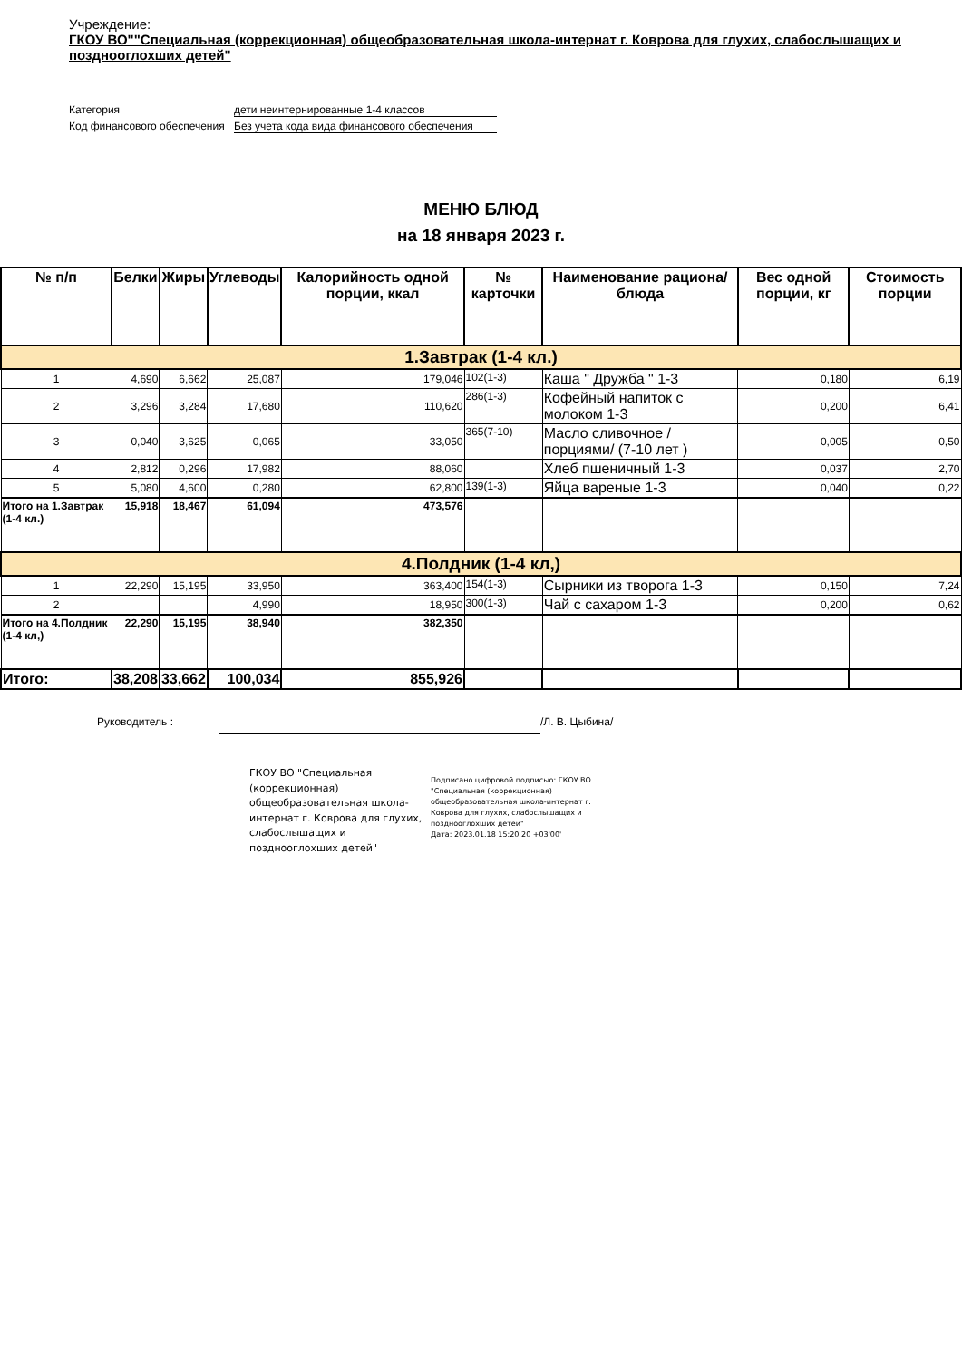Учреждение:
ГКОУ ВО""Специальная (коррекционная) общеобразовательная школа-интернат г. Коврова для глухих, слабослышащих и позднооглохших детей"
Категория
дети неинтернированные 1-4 классов
Код финансового обеспечения
Без учета кода вида финансового обеспечения
МЕНЮ БЛЮД
на 18 января 2023 г.
| № п/п | Белки | Жиры | Углеводы | Калорийность одной порции, ккал | № карточки | Наименование рациона/ блюда | Вес одной порции, кг | Стоимость порции |
| --- | --- | --- | --- | --- | --- | --- | --- | --- |
| 1.Завтрак (1-4 кл.) | | | | | | | | |
| 1 | 4,690 | 6,662 | 25,087 | 179,046 | 102(1-3) | Каша " Дружба " 1-3 | 0,180 | 6,19 |
| 2 | 3,296 | 3,284 | 17,680 | 110,620 | 286(1-3) | Кофейный напиток с молоком 1-3 | 0,200 | 6,41 |
| 3 | 0,040 | 3,625 | 0,065 | 33,050 | 365(7-10) | Масло сливочное /порциями/ (7-10 лет ) | 0,005 | 0,50 |
| 4 | 2,812 | 0,296 | 17,982 | 88,060 | | Хлеб пшеничный 1-3 | 0,037 | 2,70 |
| 5 | 5,080 | 4,600 | 0,280 | 62,800 | 139(1-3) | Яйца вареные 1-3 | 0,040 | 0,22 |
| Итого на 1.Завтрак (1-4 кл.) | 15,918 | 18,467 | 61,094 | 473,576 | | | | |
| 4.Полдник (1-4 кл,) | | | | | | | | |
| 1 | 22,290 | 15,195 | 33,950 | 363,400 | 154(1-3) | Сырники из творога 1-3 | 0,150 | 7,24 |
| 2 | | | 4,990 | 18,950 | 300(1-3) | Чай с сахаром 1-3 | 0,200 | 0,62 |
| Итого на 4.Полдник (1-4 кл,) | 22,290 | 15,195 | 38,940 | 382,350 | | | | |
| Итого: | 38,208 | 33,662 | 100,034 | 855,926 | | | | |
Руководитель : /Л. В. Цыбина/
ГКОУ ВО "Специальная (коррекционная) общеобразовательная школа-интернат г. Коврова для глухих, слабослышащих и позднооглохших детей"
Подписано цифровой подписью: ГКОУ ВО "Специальная (коррекционная) общеобразовательная школа-интернат г. Коврова для глухих, слабослышащих и позднооглохших детей"
Дата: 2023.01.18 15:20:20 +03'00'